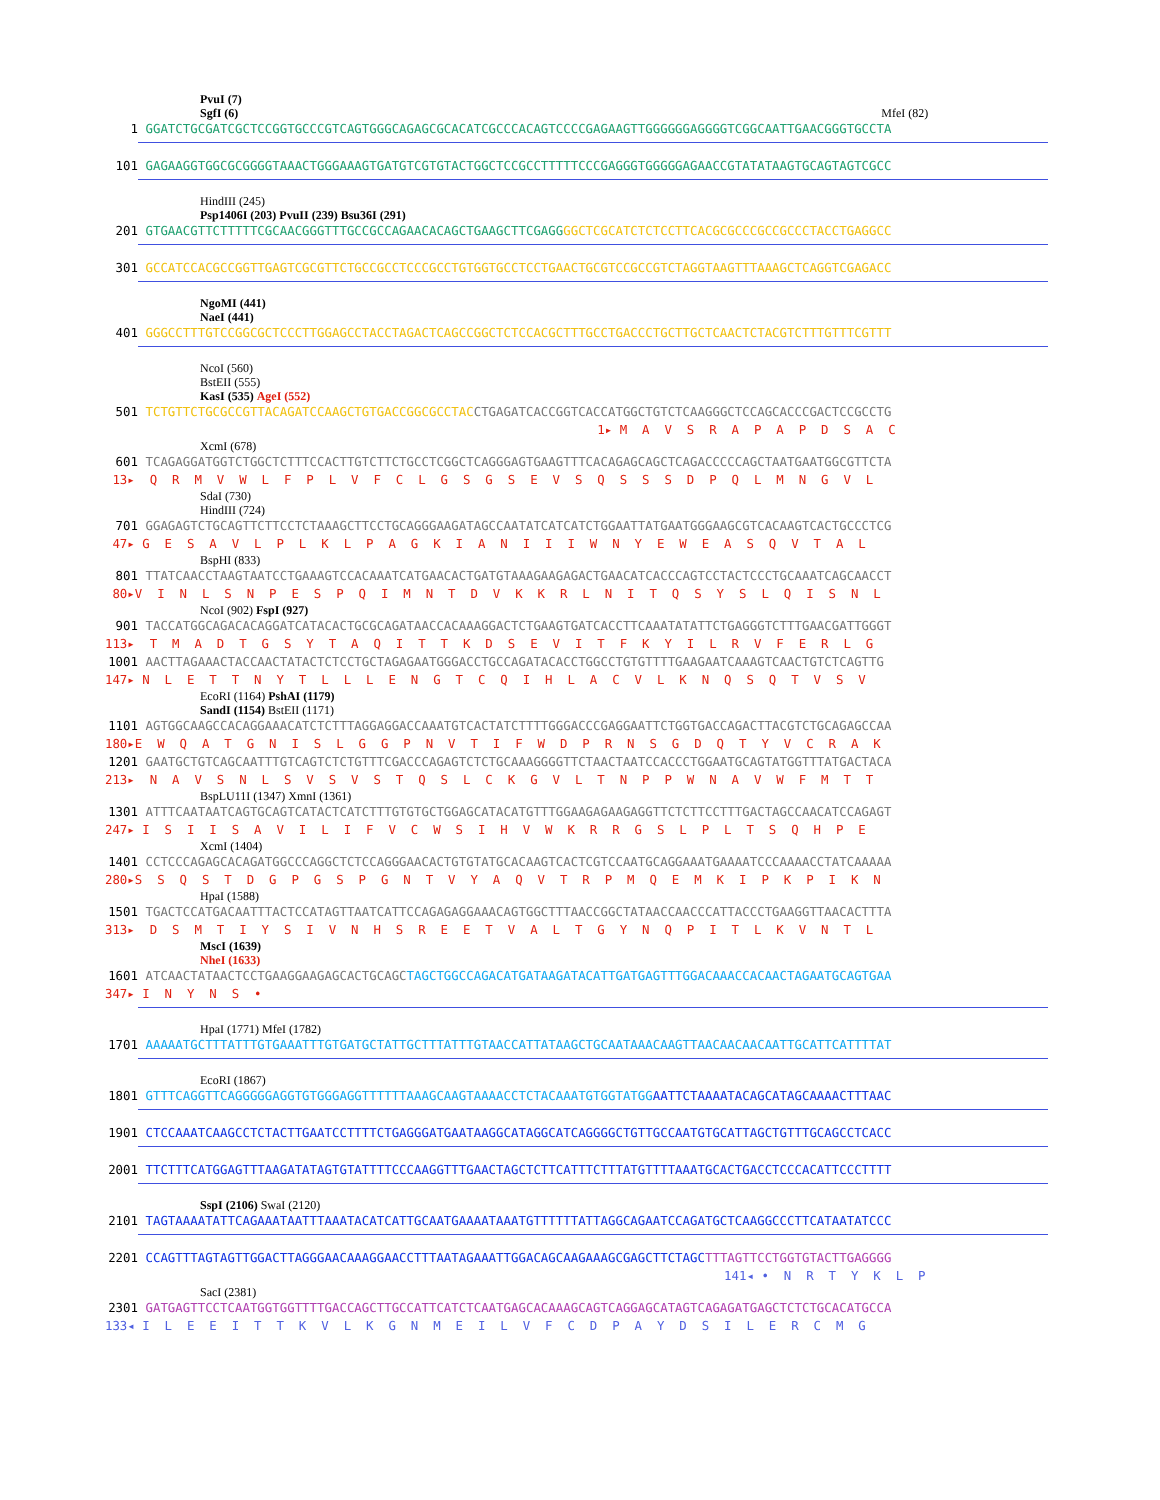PvuI (7)
SgfI (6) MfeI (82)
1 GGATCTGCGATCGCTCCGGTGCCCGTCAGTGGGCAGAGCGCACATCGCCCACAGTCCCCGAGAAGTTGGGGGGAGGGGTCGGCAATTGAACGGGTGCCTA
101 GAGAAGGTGGCGCGGGGTAAACTGGGAAAGTGATGTCGTGTACTGGCTCCGCCTTTTTCCCGAGGGTGGGGGAGAACCGTATATAAGTGCAGTAGTCGCC
HindIII (245)
Psp1406I (203) PvuII (239) Bsu36I (291)
201 GTGAACGTTCTTTTTCGCAACGGGTTTGCCGCCAGAACACAGCTGAAGCTTCGAGG GGCTCGCATCTCTCCTTCACGCGCCCGCCGCCCTACCTGAGGCC
301 GCCATCCACGCCGGTTGAGTCGCGTTCTGCCGCCTCCCGCCTGTGGTGCCTCCTGAACTGCGTCCGCCGTCTAGGTAAGTTTAAAGCTCAGGTCGAGACC
NgoMI (441)
NaeI (441)
401 GGGCCTTTGTCCGGCGCTCCCTTGGAGCCTACCTAGACTCAGCCGGCTCTCCACGCTTTGCCTGACCCTGCTTGCTCAACTCTACGTCTTTGTTTCGTTT
NcoI (560)
BstEII (555)
KasI (535) AgeI (552)
501 TCTGTTCTGCGCCGTTACAGATCCAAGCTGTGACCGGCGCCTAC CTGAGATCACCGGTCACCATGGCTGTCTCAAGGGCTCCAGCACCCGACTCCGCCTG
1▸ M A V S R A P A P D S A C
XcmI (678)
601 TCAGAGGATGGTCTGGCTCTTTCCACTTGTCTTCTGCCTCGGCTCAGGGAGTGAAGTTTCACAGAGCAGCTCAGACCCCCAGCTAATGAATGGCGTTCTA
13▸ Q R M V W L F P L V F C L G S G S E V S Q S S S D P Q L M N G V L
SdaI (730)
HindIII (724)
701 GGAGAGTCTGCAGTTCTTCCTCTAAAGCTTCCTGCAGGGAAGATAGCCAATATCATCATCTGGAATTATGAATGGGAAGCGTCACAAGTCACTGCCCTCG
47▸ G E S A V L P L K L P A G K I A N I I I W N Y E W E A S Q V T A L
BspHI (833)
801 TTATCAACCTAAGTAATCCTGAAAGTCCACAAATCATGAACACTGATGTAAAGAAGAGACTGAACATCACCCAGTCCTACTCCCTGCAAATCAGCAACCT
80▸V I N L S N P E S P Q I M N T D V K K R L N I T Q S Y S L Q I S N L
NcoI (902) FspI (927)
901 TACCATGGCAGACACAGGATCATACACTGCGCAGATAACCACAAAGGACTCTGAAGTGATCACCTTCAAATATATTCTGAGGGTCTTTGAACGATTGGGT
113▸ T M A D T G S Y T A Q I T T K D S E V I T F K Y I L R V F E R L G
1001 AACTTAGAAACTACCAACTATACTCTCCTGCTAGAGAATGGGACCTGCCAGATACACCTGGCCTGTGTTTTGAAGAATCAAAGTCAACTGTCTCAGTTG
147▸ N L E T T N Y T L L L E N G T C Q I H L A C V L K N Q S Q T V S V
EcoRI (1164) PshAI (1179)
SandI (1154) BstEII (1171)
1101 AGTGGCAAGCCACAGGAAACATCTCTTTAGGAGGACCAAATGTCACTATCTTTTGGGACCCGAGGAATTCTGGTGACCAGACTTACGTCTGCAGAGCCAA
180▸E W Q A T G N I S L G G P N V T I F W D P R N S G D Q T Y V C R A K
1201 GAATGCTGTCAGCAATTTGTCAGTCTCTGTTTCGACCCAGAGTCTCTGCAAAGGGGTTCTAACTAATCCACCCTGGAATGCAGTATGGTTTATGACTACA
213▸ N A V S N L S V S V S T Q S L C K G V L T N P P W N A V W F M T T
BspLU11I (1347) XmnI (1361)
1301 ATTTCAATAATCAGTGCAGTCATACTCATCTTTGTGTGCTGGAGCATACATGTTTGGAAGAGAAGAGGTTCTCTTCCTTTGACTAGCCAACATCCAGAGT
247▸ I S I I S A V I L I F V C W S I H V W K R R G S L P L T S Q H P E
XcmI (1404)
1401 CCTCCCAGAGCACAGATGGCCCAGGCTCTCCAGGGAACACTGTGTATGCACAAGTCACTCGTCCAATGCAGGAAATGAAAATCCCAAAACCTATCAAAAA
280▸S S Q S T D G P G S P G N T V Y A Q V T R P M Q E M K I P K P I K N
HpaI (1588)
1501 TGACTCCATGACAATTTACTCCATAGTTAATCATTCCAGAGAGGAAACAGTGGCTTTAACCGGCTATAACCAACCCATTACCCTGAAGGTTAACACTTTA
313▸ D S M T I Y S I V N H S R E E T V A L T G Y N Q P I T L K V N T L
MscI (1639)
NheI (1633)
1601 ATCAACTATAACTCCTGAAGGAAGAGCACTGCAGC TAGCTGGCCAGACATGATAAGATACATTGATGAGTTTGGACAAACCACAACTAGAATGCAGTGAA
347▸ I N Y N S •
HpaI (1771) MfeI (1782)
1701 AAAAATGCTTTATTTGTGAAATTTGTGATGCTATTGCTTTATTTGTAACCATTATAAGCTGCAATAAACAAGTTAACAACAACAATTGCATTCATTTTAT
EcoRI (1867)
1801 GTTTCAGGTTCAGGGGGAGGTGTGGGAGGTTTTTTAAAGCAAGTAAAACCTCTACAAATGTGGTATGG AATTCTAAAATACAGCATAGCAAAACTTTAAC
1901 CTCCAAATCAAGCCTCTACTTGAATCCTTTTCTGAGGGATGAATAAGGCATAGGCATCAGGGGCTGTTGCCAATGTGCATTAGCTGTTTGCAGCCTCACC
2001 TTCTTTCATGGAGTTTAAGATATAGTGTATTTTCCCAAGGTTTGAACTAGCTCTTCATTTCTTTATGTTTTAAATGCACTGACCTCCCACATTCCCTTTT
SspI (2106) SwaI (2120)
2101 TAGTAAAATATTCAGAAATAATTTAAATACATCATTGCAATGAAAATAAATGTTTTTTATTAGGCAGAATCCAGATGCTCAAGGCCCTTCATAATATCCC
2201 CCAGTTTAGTAGTTGGACTTAGGGAACAAAGGAACCTTTAATAGAAATTGGACAGCAAGAAAGCGAGCTTCTAGC TTTAGTTCCTGGTGTACTTGAGGGG
141◂ • N R T Y K L P
SacI (2381)
2301 GATGAGTTCCTCAATGGTGGTTTTGACCAGCTTGCCATTCATCTCAATGAGCACAAAGCAGTCAGGAGCATAGTCAGAGATGAGCTCTCTGCACATGCCA
133◂ I L E E I T T K V L K G N M E I L V F C D P A Y D S I L E R C M G